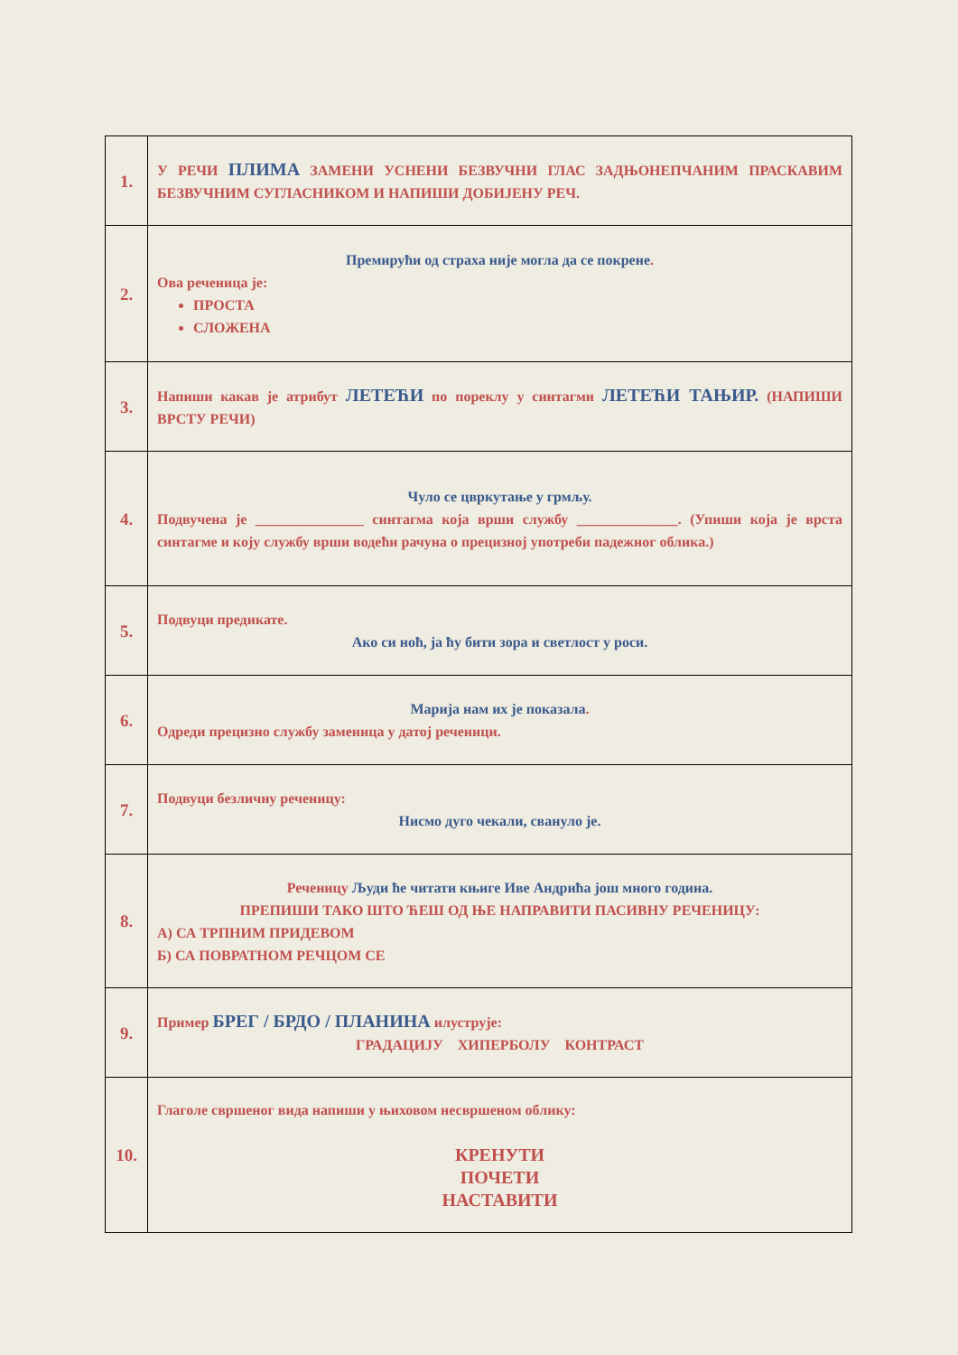| 1. | У РЕЧИ ПЛИМА ЗАМЕНИ УСНЕНИ БЕЗВУЧНИ ГЛАС ЗАДЊОНЕПЧАНИМ ПРАСКАВИМ БЕЗВУЧНИМ СУГЛАСНИКОМ И НАПИШИ ДОБИЈЕНУ РЕЧ. |
| 2. | Премирући од страха није могла да се покрене . Ова реченица је: ПРОСТА СЛОЖЕНА |
| 3. | Напиши какав је атрибут ЛЕТЕЋИ по пореклу у синтагми ЛЕТЕЋИ ТАЊИР. (НАПИШИ ВРСТУ РЕЧИ) |
| 4. | Чуло се цвркутање у грмљу. Подвучена је _______________ синтагма која врши службу ______________. (Упиши која је врста синтагме и коју службу врши водећи рачуна о прецизној употреби падежног облика.) |
| 5. | Подвуци предикате. Ако си ноћ, ја ћу бити зора и светлост у роси. |
| 6. | Марија нам их је показала . Одреди прецизно службу заменица у датој реченици. |
| 7. | Подвуци безличну реченицу: Нисмо дуго чекали, свануло је. |
| 8. | Реченицу Људи ће читати књиге Иве Андрића још много година. ПРЕПИШИ ТАКО ШТО ЋЕШ ОД ЊЕ НАПРАВИТИ ПАСИВНУ РЕЧЕНИЦУ: А) СА ТРПНИМ ПРИДЕВОМ Б) СА ПОВРАТНОМ РЕЧЦОМ СЕ |
| 9. | Пример БРЕГ / БРДО / ПЛАНИНА илуструје: ГРАДАЦИЈУ ХИПЕРБОЛУ КОНТРАСТ |
| 10. | Глаголе свршеног вида напиши у њиховом несвршеном облику: КРЕНУТИ ПОЧЕТИ НАСТАВИТИ |